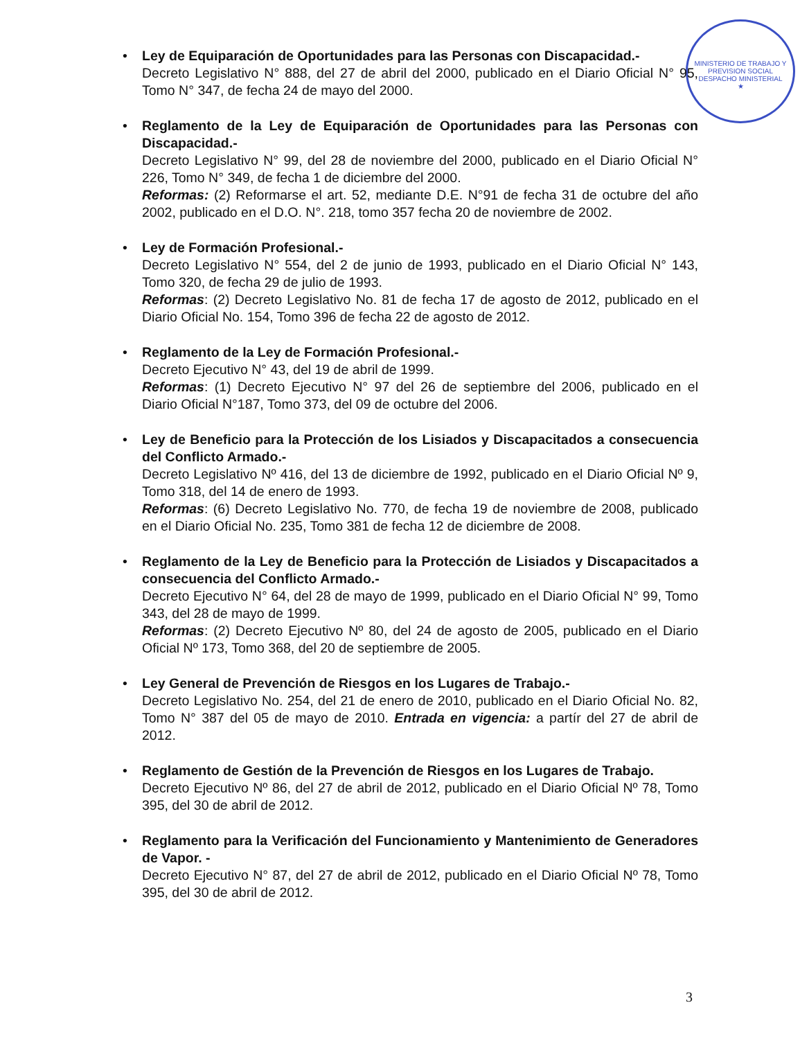MINISTERIO DE TRABAJO Y PREVISION SOCIAL
DESPACHO MINISTERIAL
★
•
Ley de Equiparación de Oportunidades para las Personas con Discapacidad.-
Decreto Legislativo N° 888, del 27 de abril del 2000, publicado en el Diario Oficial N° 95, Tomo N° 347, de fecha 24 de mayo del 2000.
•
Reglamento de la Ley de Equiparación de Oportunidades para las Personas con Discapacidad.-
Decreto Legislativo N° 99, del 28 de noviembre del 2000, publicado en el Diario Oficial N° 226, Tomo N° 349, de fecha 1 de diciembre del 2000.
Reformas: (2) Reformarse el art. 52, mediante D.E. N°91 de fecha 31 de octubre del año 2002, publicado en el D.O. N°. 218, tomo 357 fecha 20 de noviembre de 2002.
•
Ley de Formación Profesional.-
Decreto Legislativo N° 554, del 2 de junio de 1993, publicado en el Diario Oficial N° 143, Tomo 320, de fecha 29 de julio de 1993.
Reformas: (2) Decreto Legislativo No. 81 de fecha 17 de agosto de 2012, publicado en el Diario Oficial No. 154, Tomo 396 de fecha 22 de agosto de 2012.
•
Reglamento de la Ley de Formación Profesional.-
Decreto Ejecutivo N° 43, del 19 de abril de 1999.
Reformas: (1) Decreto Ejecutivo N° 97 del 26 de septiembre del 2006, publicado en el Diario Oficial N°187, Tomo 373, del 09 de octubre del 2006.
•
Ley de Beneficio para la Protección de los Lisiados y Discapacitados a consecuencia del Conflicto Armado.-
Decreto Legislativo Nº 416, del 13 de diciembre de 1992, publicado en el Diario Oficial Nº 9, Tomo 318, del 14 de enero de 1993.
Reformas: (6) Decreto Legislativo No. 770, de fecha 19 de noviembre de 2008, publicado en el Diario Oficial No. 235, Tomo 381 de fecha 12 de diciembre de 2008.
•
Reglamento de la Ley de Beneficio para la Protección de Lisiados y Discapacitados a consecuencia del Conflicto Armado.-
Decreto Ejecutivo N° 64, del 28 de mayo de 1999, publicado en el Diario Oficial N° 99, Tomo 343, del 28 de mayo de 1999.
Reformas: (2) Decreto Ejecutivo Nº 80, del 24 de agosto de 2005, publicado en el Diario Oficial Nº 173, Tomo 368, del 20 de septiembre de 2005.
•
Ley General de Prevención de Riesgos en los Lugares de Trabajo.-
Decreto Legislativo No. 254, del 21 de enero de 2010, publicado en el Diario Oficial No. 82, Tomo N° 387 del 05 de mayo de 2010. Entrada en vigencia: a partír del 27 de abril de 2012.
•
Reglamento de Gestión de la Prevención de Riesgos en los Lugares de Trabajo.
Decreto Ejecutivo Nº 86, del 27 de abril de 2012, publicado en el Diario Oficial Nº 78, Tomo 395, del 30 de abril de 2012.
•
Reglamento para la Verificación del Funcionamiento y Mantenimiento de Generadores de Vapor. -
Decreto Ejecutivo N° 87, del 27 de abril de 2012, publicado en el Diario Oficial Nº 78, Tomo 395, del 30 de abril de 2012.
3